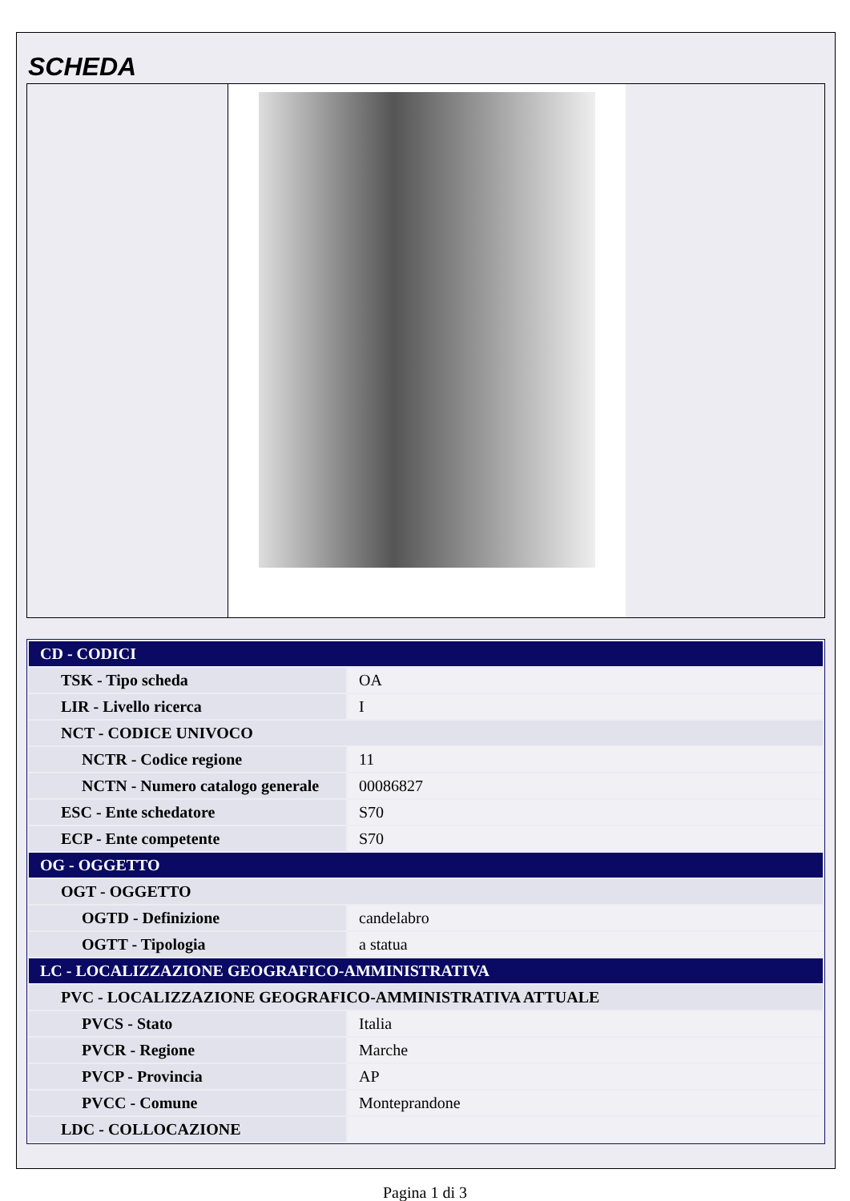SCHEDA
| CD - CODICI | |
| TSK - Tipo scheda | OA |
| LIR - Livello ricerca | I |
| NCT - CODICE UNIVOCO | |
| NCTR - Codice regione | 11 |
| NCTN - Numero catalogo generale | 00086827 |
| ESC - Ente schedatore | S70 |
| ECP - Ente competente | S70 |
| OG - OGGETTO | |
| OGT - OGGETTO | |
| OGTD - Definizione | candelabro |
| OGTT - Tipologia | a statua |
| LC - LOCALIZZAZIONE GEOGRAFICO-AMMINISTRATIVA | |
| PVC - LOCALIZZAZIONE GEOGRAFICO-AMMINISTRATIVA ATTUALE | |
| PVCS - Stato | Italia |
| PVCR - Regione | Marche |
| PVCP - Provincia | AP |
| PVCC - Comune | Monteprandone |
| LDC - COLLOCAZIONE | |
Pagina 1 di 3